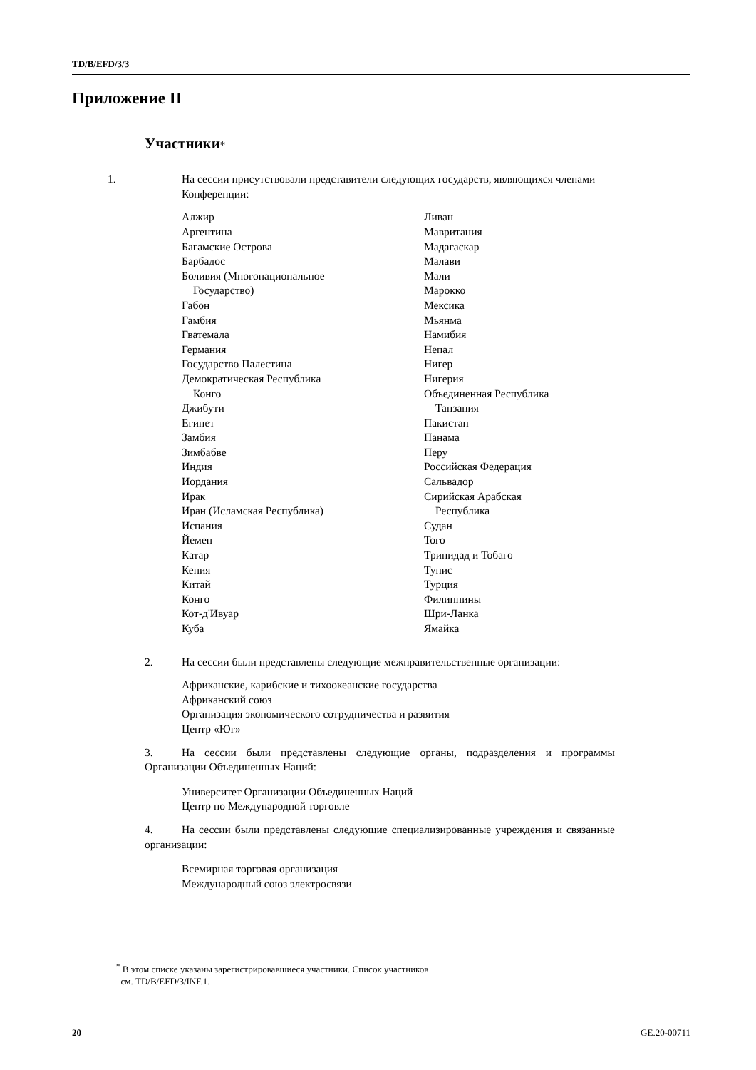TD/B/EFD/3/3
Приложение II
Участники*
1. На сессии присутствовали представители следующих государств, являющихся членами Конференции:
Алжир
Аргентина
Багамские Острова
Барбадос
Боливия (Многонациональное
Государство)
Габон
Гамбия
Гватемала
Германия
Государство Палестина
Демократическая Республика
Конго
Джибути
Египет
Замбия
Зимбабве
Индия
Иордания
Ирак
Иран (Исламская Республика)
Испания
Йемен
Катар
Кения
Китай
Конго
Кот-д'Ивуар
Куба
Ливан
Мавритания
Мадагаскар
Малави
Мали
Марокко
Мексика
Мьянма
Намибия
Непал
Нигер
Нигерия
Объединенная Республика
Танзания
Пакистан
Панама
Перу
Российская Федерация
Сальвадор
Сирийская Арабская
Республика
Судан
Того
Тринидад и Тобаго
Тунис
Турция
Филиппины
Шри-Ланка
Ямайка
2. На сессии были представлены следующие межправительственные организации:
Африканские, карибские и тихоокеанские государства
Африканский союз
Организация экономического сотрудничества и развития
Центр «Юг»
3. На сессии были представлены следующие органы, подразделения и программы Организации Объединенных Наций:
Университет Организации Объединенных Наций
Центр по Международной торговле
4. На сессии были представлены следующие специализированные учреждения и связанные организации:
Всемирная торговая организация
Международный союз электросвязи
<sup>*</sup> В этом списке указаны зарегистрировавшиеся участники. Список участников
см. TD/B/EFD/3/INF.1.
20 GE.20-00711